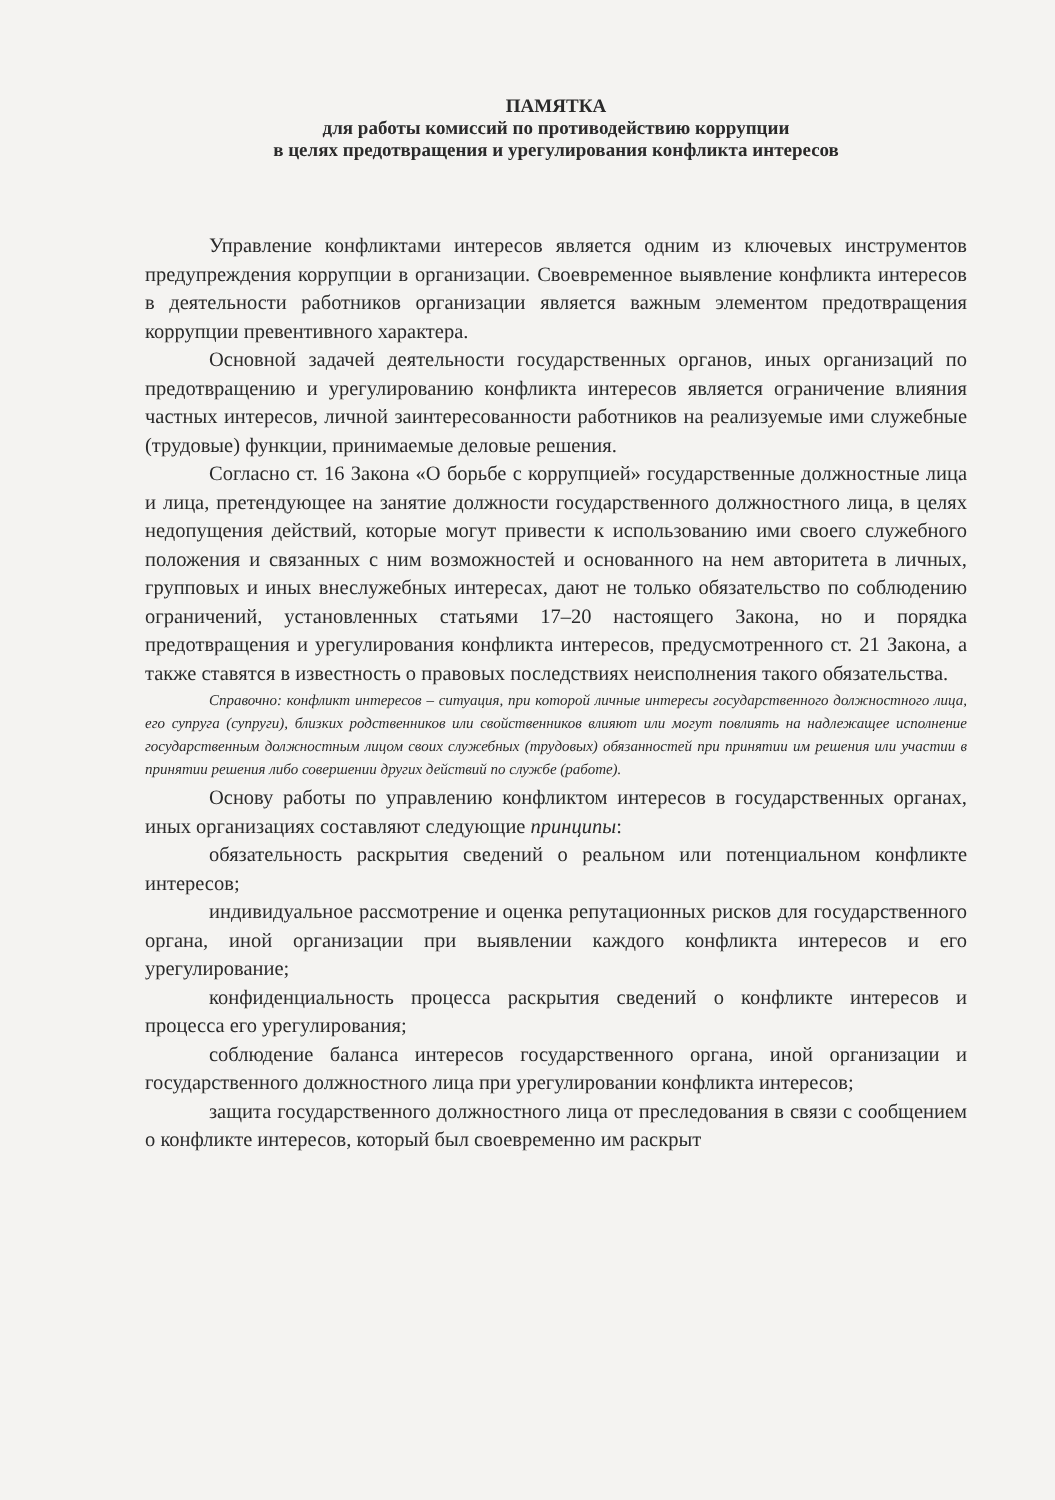ПАМЯТКА
для работы комиссий по противодействию коррупции
в целях предотвращения и урегулирования конфликта интересов
Управление конфликтами интересов является одним из ключевых инструментов предупреждения коррупции в организации. Своевременное выявление конфликта интересов в деятельности работников организации является важным элементом предотвращения коррупции превентивного характера.
Основной задачей деятельности государственных органов, иных организаций по предотвращению и урегулированию конфликта интересов является ограничение влияния частных интересов, личной заинтересованности работников на реализуемые ими служебные (трудовые) функции, принимаемые деловые решения.
Согласно ст. 16 Закона «О борьбе с коррупцией» государственные должностные лица и лица, претендующее на занятие должности государственного должностного лица, в целях недопущения действий, которые могут привести к использованию ими своего служебного положения и связанных с ним возможностей и основанного на нем авторитета в личных, групповых и иных внеслужебных интересах, дают не только обязательство по соблюдению ограничений, установленных статьями 17–20 настоящего Закона, но и порядка предотвращения и урегулирования конфликта интересов, предусмотренного ст. 21 Закона, а также ставятся в известность о правовых последствиях неисполнения такого обязательства.
Справочно: конфликт интересов – ситуация, при которой личные интересы государственного должностного лица, его супруга (супруги), близких родственников или свойственников влияют или могут повлиять на надлежащее исполнение государственным должностным лицом своих служебных (трудовых) обязанностей при принятии им решения или участии в принятии решения либо совершении других действий по службе (работе).
Основу работы по управлению конфликтом интересов в государственных органах, иных организациях составляют следующие принципы:
обязательность раскрытия сведений о реальном или потенциальном конфликте интересов;
индивидуальное рассмотрение и оценка репутационных рисков для государственного органа, иной организации при выявлении каждого конфликта интересов и его урегулирование;
конфиденциальность процесса раскрытия сведений о конфликте интересов и процесса его урегулирования;
соблюдение баланса интересов государственного органа, иной организации и государственного должностного лица при урегулировании конфликта интересов;
защита государственного должностного лица от преследования в связи с сообщением о конфликте интересов, который был своевременно им раскрыт